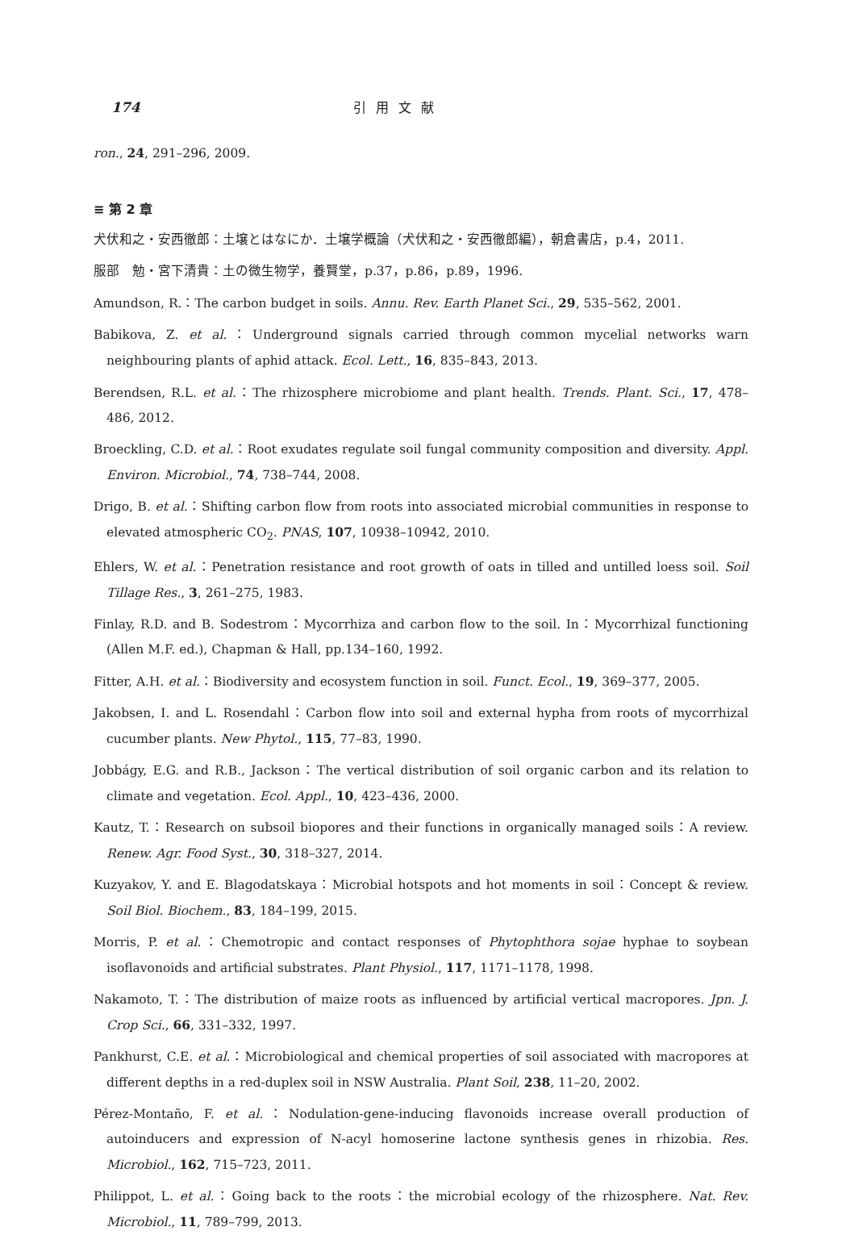174 引用文献
ron., 24, 291–296, 2009.
≡ 第 2 章
犬伏和之・安西徹郎：土壌とはなにか．土壌学概論（犬伏和之・安西徹郎編），朝倉書店，p.4，2011.
服部　勉・宮下清貴：土の微生物学，養賢堂，p.37，p.86，p.89，1996.
Amundson, R.：The carbon budget in soils. Annu. Rev. Earth Planet Sci., 29, 535–562, 2001.
Babikova, Z. et al.：Underground signals carried through common mycelial networks warn neighbouring plants of aphid attack. Ecol. Lett., 16, 835–843, 2013.
Berendsen, R.L. et al.：The rhizosphere microbiome and plant health. Trends. Plant. Sci., 17, 478–486, 2012.
Broeckling, C.D. et al.：Root exudates regulate soil fungal community composition and diversity. Appl. Environ. Microbiol., 74, 738–744, 2008.
Drigo, B. et al.：Shifting carbon flow from roots into associated microbial communities in response to elevated atmospheric CO<sub>2</sub>. PNAS, 107, 10938–10942, 2010.
Ehlers, W. et al.：Penetration resistance and root growth of oats in tilled and untilled loess soil. Soil Tillage Res., 3, 261–275, 1983.
Finlay, R.D. and B. Sodestrom：Mycorrhiza and carbon flow to the soil. In：Mycorrhizal functioning (Allen M.F. ed.), Chapman & Hall, pp.134–160, 1992.
Fitter, A.H. et al.：Biodiversity and ecosystem function in soil. Funct. Ecol., 19, 369–377, 2005.
Jakobsen, I. and L. Rosendahl：Carbon flow into soil and external hypha from roots of mycorrhizal cucumber plants. New Phytol., 115, 77–83, 1990.
Jobbágy, E.G. and R.B., Jackson：The vertical distribution of soil organic carbon and its relation to climate and vegetation. Ecol. Appl., 10, 423–436, 2000.
Kautz, T.：Research on subsoil biopores and their functions in organically managed soils：A review. Renew. Agr. Food Syst., 30, 318–327, 2014.
Kuzyakov, Y. and E. Blagodatskaya：Microbial hotspots and hot moments in soil：Concept & review. Soil Biol. Biochem., 83, 184–199, 2015.
Morris, P. et al.：Chemotropic and contact responses of Phytophthora sojae hyphae to soybean isoflavonoids and artificial substrates. Plant Physiol., 117, 1171–1178, 1998.
Nakamoto, T.：The distribution of maize roots as influenced by artificial vertical macropores. Jpn. J. Crop Sci., 66, 331–332, 1997.
Pankhurst, C.E. et al.：Microbiological and chemical properties of soil associated with macropores at different depths in a red-duplex soil in NSW Australia. Plant Soil, 238, 11–20, 2002.
Pérez-Montaño, F. et al.：Nodulation-gene-inducing flavonoids increase overall production of autoinducers and expression of N-acyl homoserine lactone synthesis genes in rhizobia. Res. Microbiol., 162, 715–723, 2011.
Philippot, L. et al.：Going back to the roots：the microbial ecology of the rhizosphere. Nat. Rev. Microbiol., 11, 789–799, 2013.